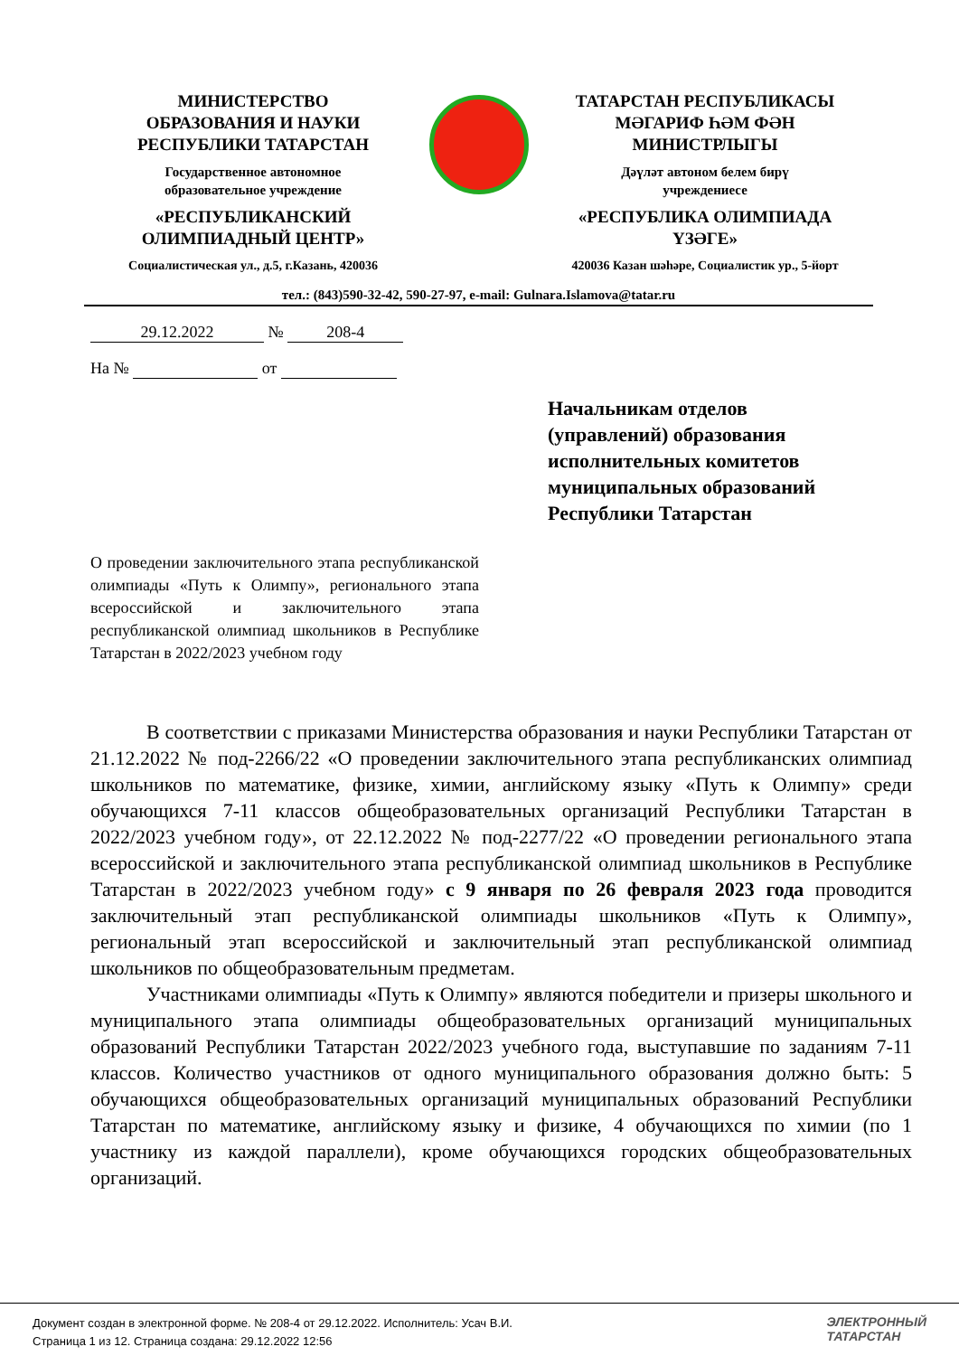МИНИСТЕРСТВО
ОБРАЗОВАНИЯ И НАУКИ
РЕСПУБЛИКИ ТАТАРСТАН
Государственное автономное
образовательное учреждение
«РЕСПУБЛИКАНСКИЙ
ОЛИМПИАДНЫЙ ЦЕНТР»
Социалистическая ул., д.5, г.Казань, 420036
ТАТАРСТАН РЕСПУБЛИКАСЫ
МӘГАРИФ ҺӘМ ФӘН
МИНИСТРЛЫГЫ
Дәүләт автоном белем бирү
учреждениесе
«РЕСПУБЛИКА ОЛИМПИАДА
ҮЗӘГЕ»
420036 Казан шәһәре, Социалистик ур., 5-йорт
тел.: (843)590-32-42, 590-27-97, e-mail: Gulnara.Islamova@tatar.ru
29.12.2022 № 208-4
На № от
Начальникам отделов
(управлений) образования
исполнительных комитетов
муниципальных образований
Республики Татарстан
О проведении заключительного этапа республиканской олимпиады «Путь к Олимпу», регионального этапа всероссийской и заключительного этапа республиканской олимпиад школьников в Республике Татарстан в 2022/2023 учебном году
В соответствии с приказами Министерства образования и науки Республики Татарстан от 21.12.2022 № под-2266/22 «О проведении заключительного этапа республиканских олимпиад школьников по математике, физике, химии, английскому языку «Путь к Олимпу» среди обучающихся 7-11 классов общеобразовательных организаций Республики Татарстан в 2022/2023 учебном году», от 22.12.2022 № под-2277/22 «О проведении регионального этапа всероссийской и заключительного этапа республиканской олимпиад школьников в Республике Татарстан в 2022/2023 учебном году» с 9 января по 26 февраля 2023 года проводится заключительный этап республиканской олимпиады школьников «Путь к Олимпу», региональный этап всероссийской и заключительный этап республиканской олимпиад школьников по общеобразовательным предметам.
Участниками олимпиады «Путь к Олимпу» являются победители и призеры школьного и муниципального этапа олимпиады общеобразовательных организаций муниципальных образований Республики Татарстан 2022/2023 учебного года, выступавшие по заданиям 7-11 классов. Количество участников от одного муниципального образования должно быть: 5 обучающихся общеобразовательных организаций муниципальных образований Республики Татарстан по математике, английскому языку и физике, 4 обучающихся по химии (по 1 участнику из каждой параллели), кроме обучающихся городских общеобразовательных организаций.
Документ создан в электронной форме. № 208-4 от 29.12.2022. Исполнитель: Усач В.И.
Страница 1 из 12. Страница создана: 29.12.2022 12:56
ЭЛЕКТРОННЫЙ
ТАТАРСТАН